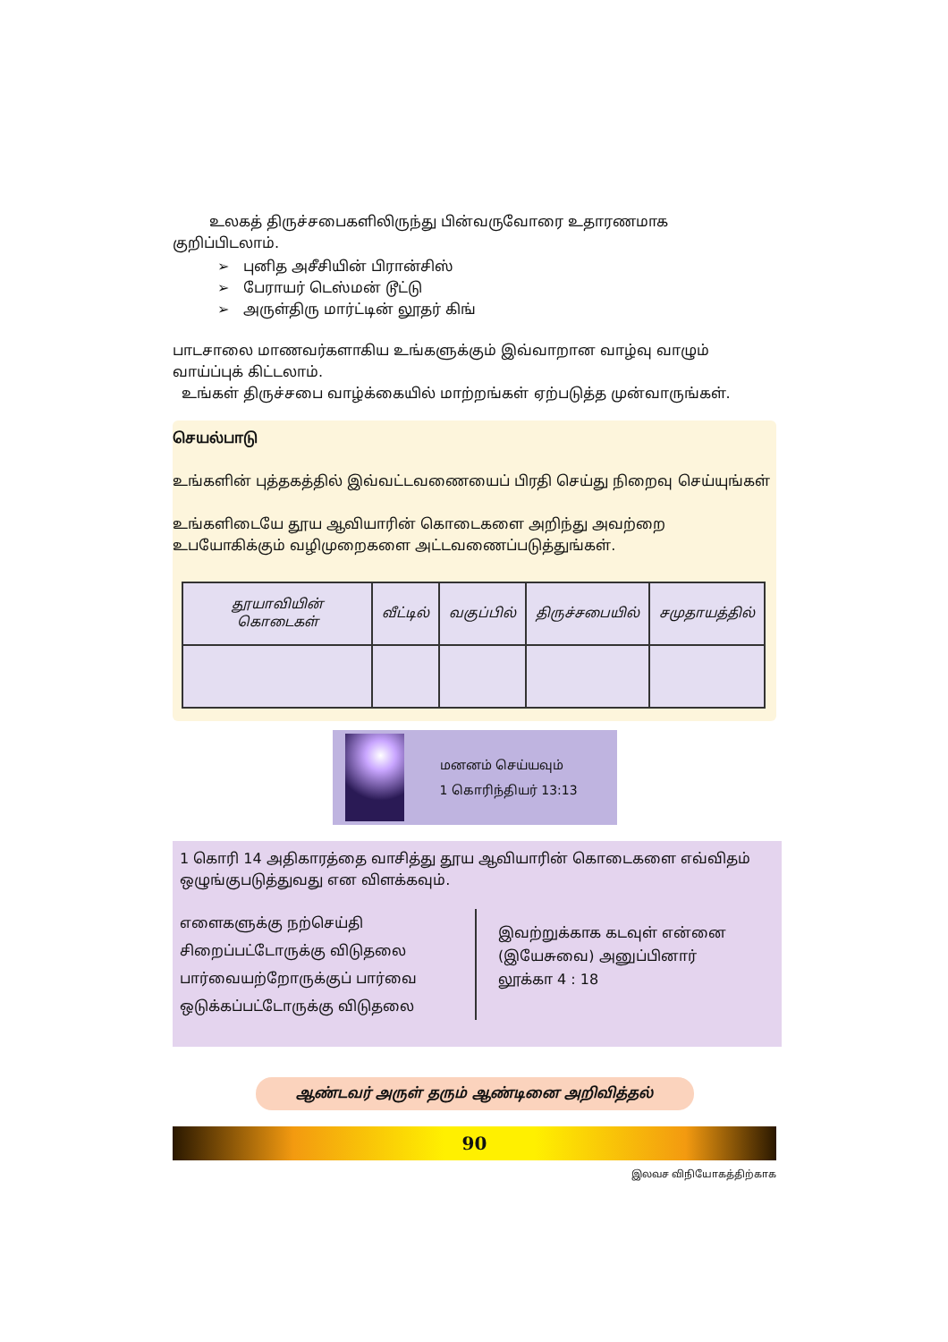உலகத் திருச்சபைகளிலிருந்து பின்வருவோரை உதாரணமாக குறிப்பிடலாம்.
➢ புனித அசீசியின் பிரான்சிஸ்
➢ பேராயர் டெஸ்மன் டூட்டு
➢ அருள்திரு மார்ட்டின் லூதர் கிங்
பாடசாலை மாணவர்களாகிய உங்களுக்கும் இவ்வாறான வாழ்வு வாழும் வாய்ப்புக் கிட்டலாம்.
உங்கள் திருச்சபை வாழ்க்கையில் மாற்றங்கள் ஏற்படுத்த முன்வாருங்கள்.
செயல்பாடு
உங்களின் புத்தகத்தில் இவ்வட்டவணையைப் பிரதி செய்து நிறைவு செய்யுங்கள்
உங்களிடையே தூய ஆவியாரின் கொடைகளை அறிந்து அவற்றை உபயோகிக்கும் வழிமுறைகளை அட்டவணைப்படுத்துங்கள்.
| தூயாவியின் கொடைகள் | வீட்டில் | வகுப்பில் | திருச்சபையில் | சமுதாயத்தில் |
| --- | --- | --- | --- | --- |
மனனம் செய்யவும்
1 கொரிந்தியர் 13:13
1 கொரி 14 அதிகாரத்தை வாசித்து தூய ஆவியாரின் கொடைகளை எவ்விதம் ஒழுங்குபடுத்துவது என விளக்கவும்.
எளைகளுக்கு நற்செய்தி
சிறைப்பட்டோருக்கு விடுதலை
பார்வையற்றோருக்குப் பார்வை
ஒடுக்கப்பட்டோருக்கு விடுதலை
இவற்றுக்காக கடவுள் என்னை
(இயேசுவை) அனுப்பினார்
லூக்கா 4 : 18
ஆண்டவர் அருள் தரும் ஆண்டினை அறிவித்தல்
90
இலவச விநியோகத்திற்காக